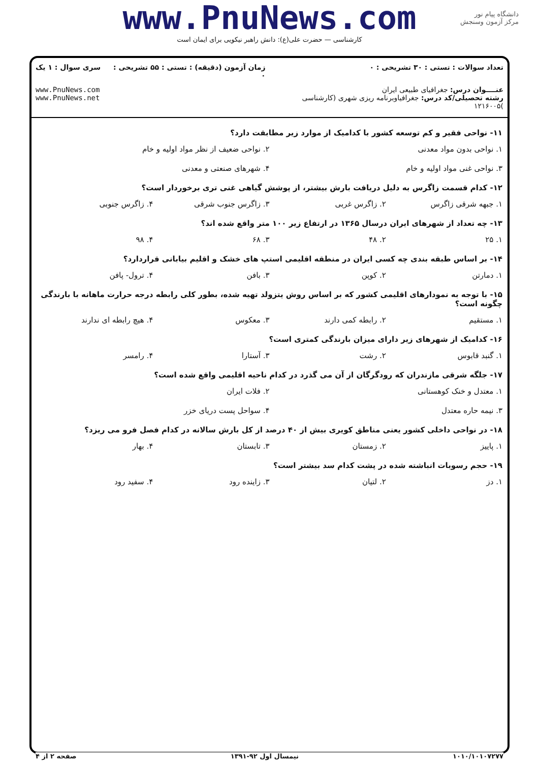www.PnuNews.com
کارشناسی — حضرت علی(ع): دانش راهبر نیکویی برای ایمان است
دانشگاه پیام نور
مرکز آزمون وسنجش
| تعداد سوالات : تستی : ۳۰ تشریحی : ۰ | زمان آزمون (دقیقه) : تستی : ۵۵ تشریحی : ۰ | سری سوال : ۱ یک |
| عنــــوان درس: جغرافیای طبیعی ایران رشته تحصیلی/کد درس: جغرافیاوبرنامه ریزی شهری (کارشناسی )۱۲۱۶۰۰۵ | | www.PnuNews.com www.PnuNews.net |
۱۱- نواحی فقیر و کم توسعه کشور با کدامیک از موارد زیر مطابقت دارد؟
۱. نواحی بدون مواد معدنی ۲. نواحی ضعیف از نظر مواد اولیه و خام
۳. نواحی غنی مواد اولیه و خام ۴. شهرهای صنعتی و معدنی
۱۲- کدام قسمت زاگرس به دلیل دریافت بارش بیشتر، از پوشش گیاهی غنی تری برخوردار است؟
۱. جبهه شرقی زاگرس ۲. زاگرس غربی ۳. زاگرس جنوب شرقی ۴. زاگرس جنوبی
۱۳- چه تعداد از شهرهای ایران درسال ۱۳۶۵ در ارتفاع زیر ۱۰۰ متر واقع شده اند؟
۱. ۲۵ ۲. ۴۸ ۳. ۶۸ ۴. ۹۸
۱۴- بر اساس طبقه بندی چه کسی ایران در منطقه اقلیمی استپ های خشک و اقلیم بیابانی قراردارد؟
۱. دمارتن ۲. کوپن ۳. بافن ۴. ترول- پافن
۱۵- با توجه به نمودارهای اقلیمی کشور که بر اساس روش یتزولد تهیه شده، بطور کلی رابطه درجه حرارت ماهانه با بارندگی چگونه است؟
۱. مستقیم ۲. رابطه کمی دارند ۳. معکوس ۴. هیچ رابطه ای ندارند
۱۶- کدامیک از شهرهای زیر دارای میزان بارندگی کمتری است؟
۱. گنبد قابوس ۲. رشت ۳. آستارا ۴. رامسر
۱۷- جلگه شرقی مازندران که رودگرگان از آن می گذرد در کدام ناحیه اقلیمی واقع شده است؟
۱. معتدل و خنک کوهستانی ۲. فلات ایران
۳. نیمه حاره معتدل ۴. سواحل پست دریای خزر
۱۸- در نواحی داخلی کشور یعنی مناطق کویری بیش از ۴۰ درصد از کل بارش سالانه در کدام فصل فرو می ریزد؟
۱. پاییز ۲. زمستان ۳. تابستان ۴. بهار
۱۹- حجم رسوبات انباشته شده در پشت کدام سد بیشتر است؟
۱. دز ۲. لتیان ۳. زاینده رود ۴. سفید رود
۱۰۱۰/۱۰۱۰۷۲۷۷ نیمسال اول ۹۲-۱۳۹۱ صفحه ۲ از ۴